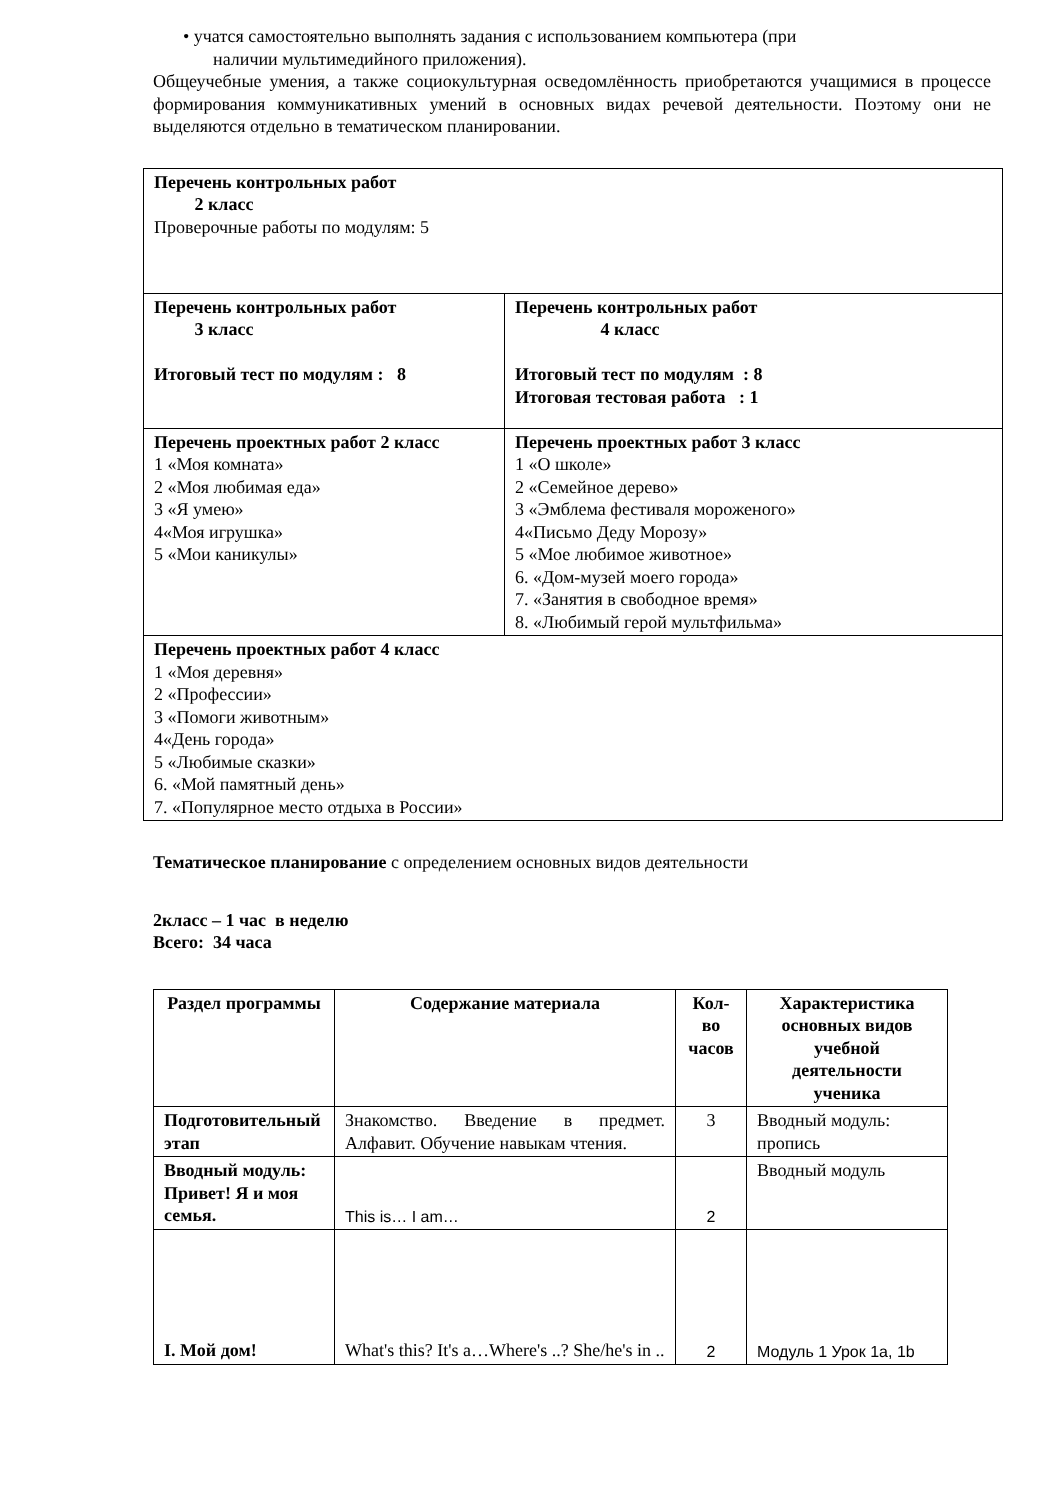• учатся самостоятельно выполнять задания с использованием компьютера (при
наличии мультимедийного приложения).
Общеучебные умения, а также социокультурная осведомлённость приобретаются учащимися в процессе формирования коммуникативных умений в основных видах речевой деятельности. Поэтому они не выделяются отдельно в тематическом планировании.
| Перечень контрольных работ 2 класс Проверочные работы по модулям: 5 | |
| Перечень контрольных работ 3 класс Итоговый тест по модулям : 8 | Перечень контрольных работ 4 класс Итоговый тест по модулям : 8 Итоговая тестовая работа : 1 |
| Перечень проектных работ 2 класс 1 «Моя комната» 2 «Моя любимая еда» 3 «Я умею» 4«Моя игрушка» 5 «Мои каникулы» | Перечень проектных работ 3 класс 1 «О школе» 2 «Семейное дерево» 3 «Эмблема фестиваля мороженого» 4«Письмо Деду Морозу» 5 «Мое любимое животное» 6. «Дом-музей моего города» 7. «Занятия в свободное время» 8. «Любимый герой мультфильма» |
| Перечень проектных работ 4 класс 1 «Моя деревня» 2 «Профессии» 3 «Помоги животным» 4«День города» 5 «Любимые сказки» 6. «Мой памятный день» 7. «Популярное место отдыха в России» | |
Тематическое планирование с определением основных видов деятельности
2класс – 1 час в неделю
Всего: 34 часа
| Раздел программы | Содержание материала | Кол-во часов | Характеристика основных видов учебной деятельности ученика |
| --- | --- | --- | --- |
| Подготовительный этап | Знакомство. Введение в предмет. Алфавит. Обучение навыкам чтения. | 3 | Вводный модуль: пропись |
| Вводный модуль: Привет! Я и моя семья. | This is… I am… | 2 | Вводный модуль |
| I. Мой дом! | What's this? It's a…Where's ..? She/he's in .. | 2 | Модуль 1 Урок 1a, 1b |